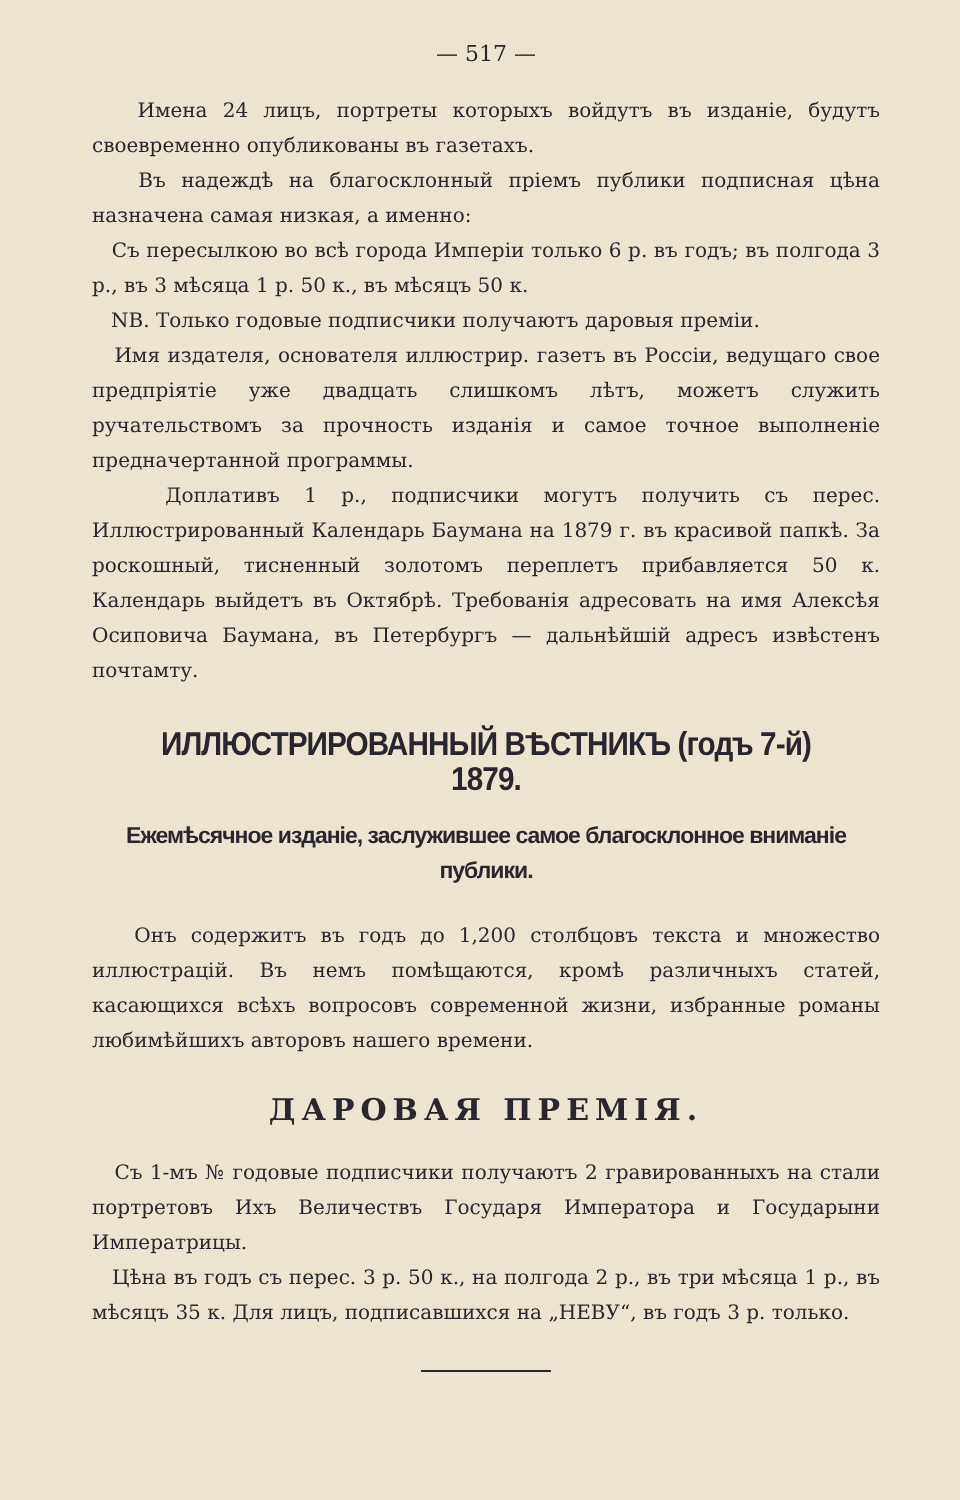— 517 —
Имена 24 лицъ, портреты которыхъ войдутъ въ изданіе, будутъ своевременно опубликованы въ газетахъ.
Въ надеждѣ на благосклонный пріемъ публики подписная цѣна назначена самая низкая, а именно:
Съ пересылкою во всѣ города Имперіи только 6 р. въ годъ; въ полгода 3 р., въ 3 мѣсяца 1 р. 50 к., въ мѣсяцъ 50 к.
NB. Только годовые подписчики получаютъ даровыя преміи.
Имя издателя, основателя иллюстрир. газетъ въ Россіи, ведущаго свое предпріятіе уже двадцать слишкомъ лѣтъ, можетъ служить ручательствомъ за прочность изданія и самое точное выполненіе предначертанной программы.
Доплативъ 1 р., подписчики могутъ получить съ перес. Иллюстрированный Календарь Баумана на 1879 г. въ красивой папкѣ. За роскошный, тисненный золотомъ переплетъ прибавляется 50 к. Календарь выйдетъ въ Октябрѣ. Требованія адресовать на имя Алексѣя Осиповича Баумана, въ Петербургъ — дальнѣйшій адресъ извѣстенъ почтамту.
ИЛЛЮСТРИРОВАННЫЙ ВѢСТНИКЪ (годъ 7-й) 1879.
Ежемѣсячное изданіе, заслужившее самое благосклонное вниманіе публики.
Онъ содержитъ въ годъ до 1,200 столбцовъ текста и множество иллюстрацій. Въ немъ помѣщаются, кромѣ различныхъ статей, касающихся всѣхъ вопросовъ современной жизни, избранные романы любимѣйшихъ авторовъ нашего времени.
ДАРОВАЯ ПРЕМІЯ.
Съ 1-мъ № годовые подписчики получаютъ 2 гравированныхъ на стали портретовъ Ихъ Величествъ Государя Императора и Государыни Императрицы.
Цѣна въ годъ съ перес. 3 р. 50 к., на полгода 2 р., въ три мѣсяца 1 р., въ мѣсяцъ 35 к. Для лицъ, подписавшихся на „НЕВУ“, въ годъ 3 р. только.